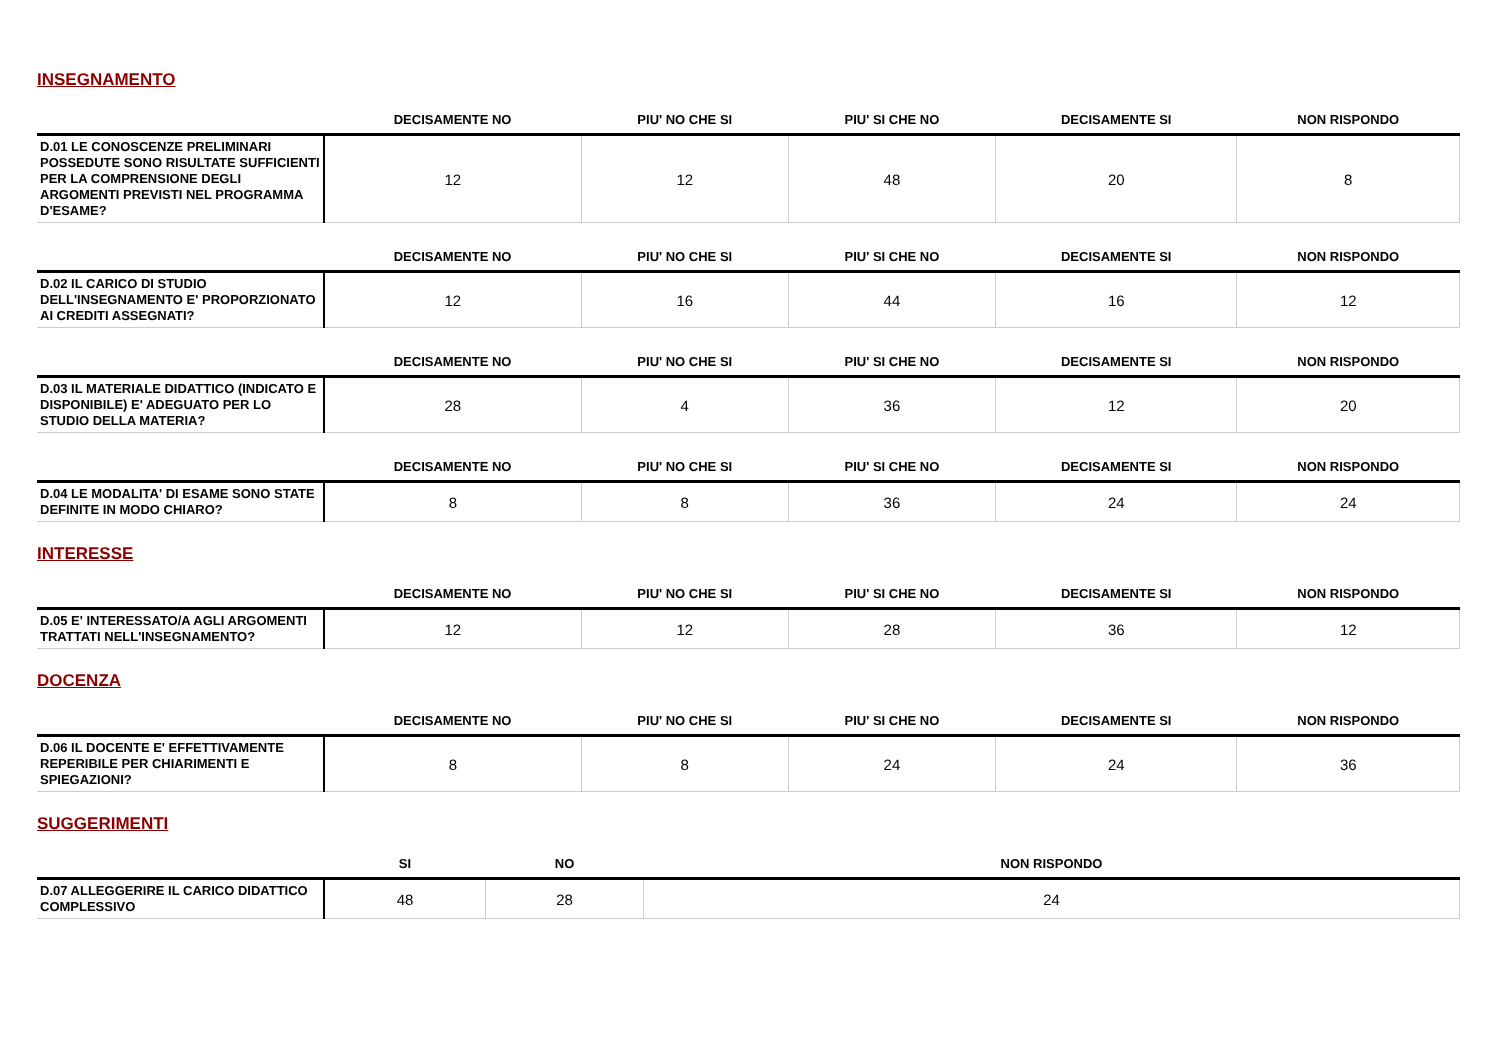INSEGNAMENTO
| | DECISAMENTE NO | PIU' NO CHE SI | PIU' SI CHE NO | DECISAMENTE SI | NON RISPONDO |
| --- | --- | --- | --- | --- | --- |
| D.01 LE CONOSCENZE PRELIMINARI POSSEDUTE SONO RISULTATE SUFFICIENTI PER LA COMPRENSIONE DEGLI ARGOMENTI PREVISTI NEL PROGRAMMA D'ESAME? | 12 | 12 | 48 | 20 | 8 |
| | DECISAMENTE NO | PIU' NO CHE SI | PIU' SI CHE NO | DECISAMENTE SI | NON RISPONDO |
| --- | --- | --- | --- | --- | --- |
| D.02 IL CARICO DI STUDIO DELL'INSEGNAMENTO E' PROPORZIONATO AI CREDITI ASSEGNATI? | 12 | 16 | 44 | 16 | 12 |
| | DECISAMENTE NO | PIU' NO CHE SI | PIU' SI CHE NO | DECISAMENTE SI | NON RISPONDO |
| --- | --- | --- | --- | --- | --- |
| D.03 IL MATERIALE DIDATTICO (INDICATO E DISPONIBILE) E' ADEGUATO PER LO STUDIO DELLA MATERIA? | 28 | 4 | 36 | 12 | 20 |
| | DECISAMENTE NO | PIU' NO CHE SI | PIU' SI CHE NO | DECISAMENTE SI | NON RISPONDO |
| --- | --- | --- | --- | --- | --- |
| D.04 LE MODALITA' DI ESAME SONO STATE DEFINITE IN MODO CHIARO? | 8 | 8 | 36 | 24 | 24 |
INTERESSE
| | DECISAMENTE NO | PIU' NO CHE SI | PIU' SI CHE NO | DECISAMENTE SI | NON RISPONDO |
| --- | --- | --- | --- | --- | --- |
| D.05 E' INTERESSATO/A AGLI ARGOMENTI TRATTATI NELL'INSEGNAMENTO? | 12 | 12 | 28 | 36 | 12 |
DOCENZA
| | DECISAMENTE NO | PIU' NO CHE SI | PIU' SI CHE NO | DECISAMENTE SI | NON RISPONDO |
| --- | --- | --- | --- | --- | --- |
| D.06 IL DOCENTE E' EFFETTIVAMENTE REPERIBILE PER CHIARIMENTI E SPIEGAZIONI? | 8 | 8 | 24 | 24 | 36 |
SUGGERIMENTI
| | SI | NO | NON RISPONDO |
| --- | --- | --- | --- |
| D.07 ALLEGGERIRE IL CARICO DIDATTICO COMPLESSIVO | 48 | 28 | 24 |